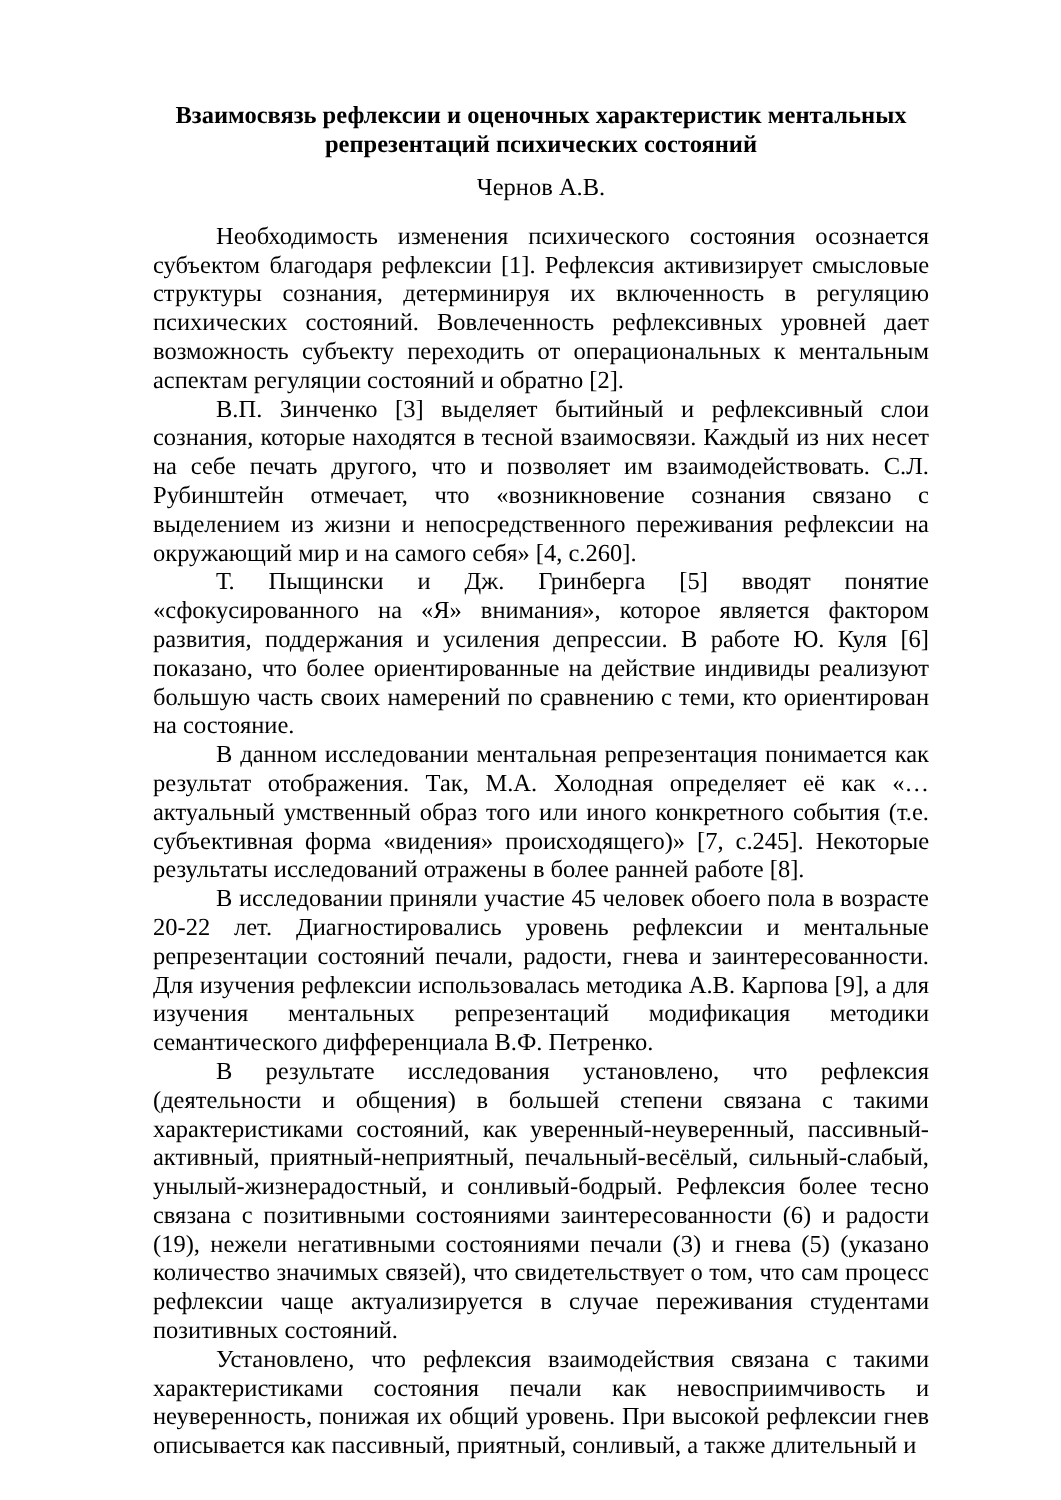Взаимосвязь рефлексии и оценочных характеристик ментальных репрезентаций психических состояний
Чернов А.В.
Необходимость изменения психического состояния осознается субъектом благодаря рефлексии [1]. Рефлексия активизирует смысловые структуры сознания, детерминируя их включенность в регуляцию психических состояний. Вовлеченность рефлексивных уровней дает возможность субъекту переходить от операциональных к ментальным аспектам регуляции состояний и обратно [2].
В.П. Зинченко [3] выделяет бытийный и рефлексивный слои сознания, которые находятся в тесной взаимосвязи. Каждый из них несет на себе печать другого, что и позволяет им взаимодействовать. С.Л. Рубинштейн отмечает, что «возникновение сознания связано с выделением из жизни и непосредственного переживания рефлексии на окружающий мир и на самого себя» [4, с.260].
Т. Пыщински и Дж. Гринберга [5] вводят понятие «сфокусированного на «Я» внимания», которое является фактором развития, поддержания и усиления депрессии. В работе Ю. Куля [6] показано, что более ориентированные на действие индивиды реализуют большую часть своих намерений по сравнению с теми, кто ориентирован на состояние.
В данном исследовании ментальная репрезентация понимается как результат отображения. Так, М.А. Холодная определяет её как «…актуальный умственный образ того или иного конкретного события (т.е. субъективная форма «видения» происходящего)» [7, с.245]. Некоторые результаты исследований отражены в более ранней работе [8].
В исследовании приняли участие 45 человек обоего пола в возрасте 20-22 лет. Диагностировались уровень рефлексии и ментальные репрезентации состояний печали, радости, гнева и заинтересованности. Для изучения рефлексии использовалась методика А.В. Карпова [9], а для изучения ментальных репрезентаций модификация методики семантического дифференциала В.Ф. Петренко.
В результате исследования установлено, что рефлексия (деятельности и общения) в большей степени связана с такими характеристиками состояний, как уверенный-неуверенный, пассивный-активный, приятный-неприятный, печальный-весёлый, сильный-слабый, унылый-жизнерадостный, и сонливый-бодрый. Рефлексия более тесно связана с позитивными состояниями заинтересованности (6) и радости (19), нежели негативными состояниями печали (3) и гнева (5) (указано количество значимых связей), что свидетельствует о том, что сам процесс рефлексии чаще актуализируется в случае переживания студентами позитивных состояний.
Установлено, что рефлексия взаимодействия связана с такими характеристиками состояния печали как невосприимчивость и неуверенность, понижая их общий уровень. При высокой рефлексии гнев описывается как пассивный, приятный, сонливый, а также длительный и